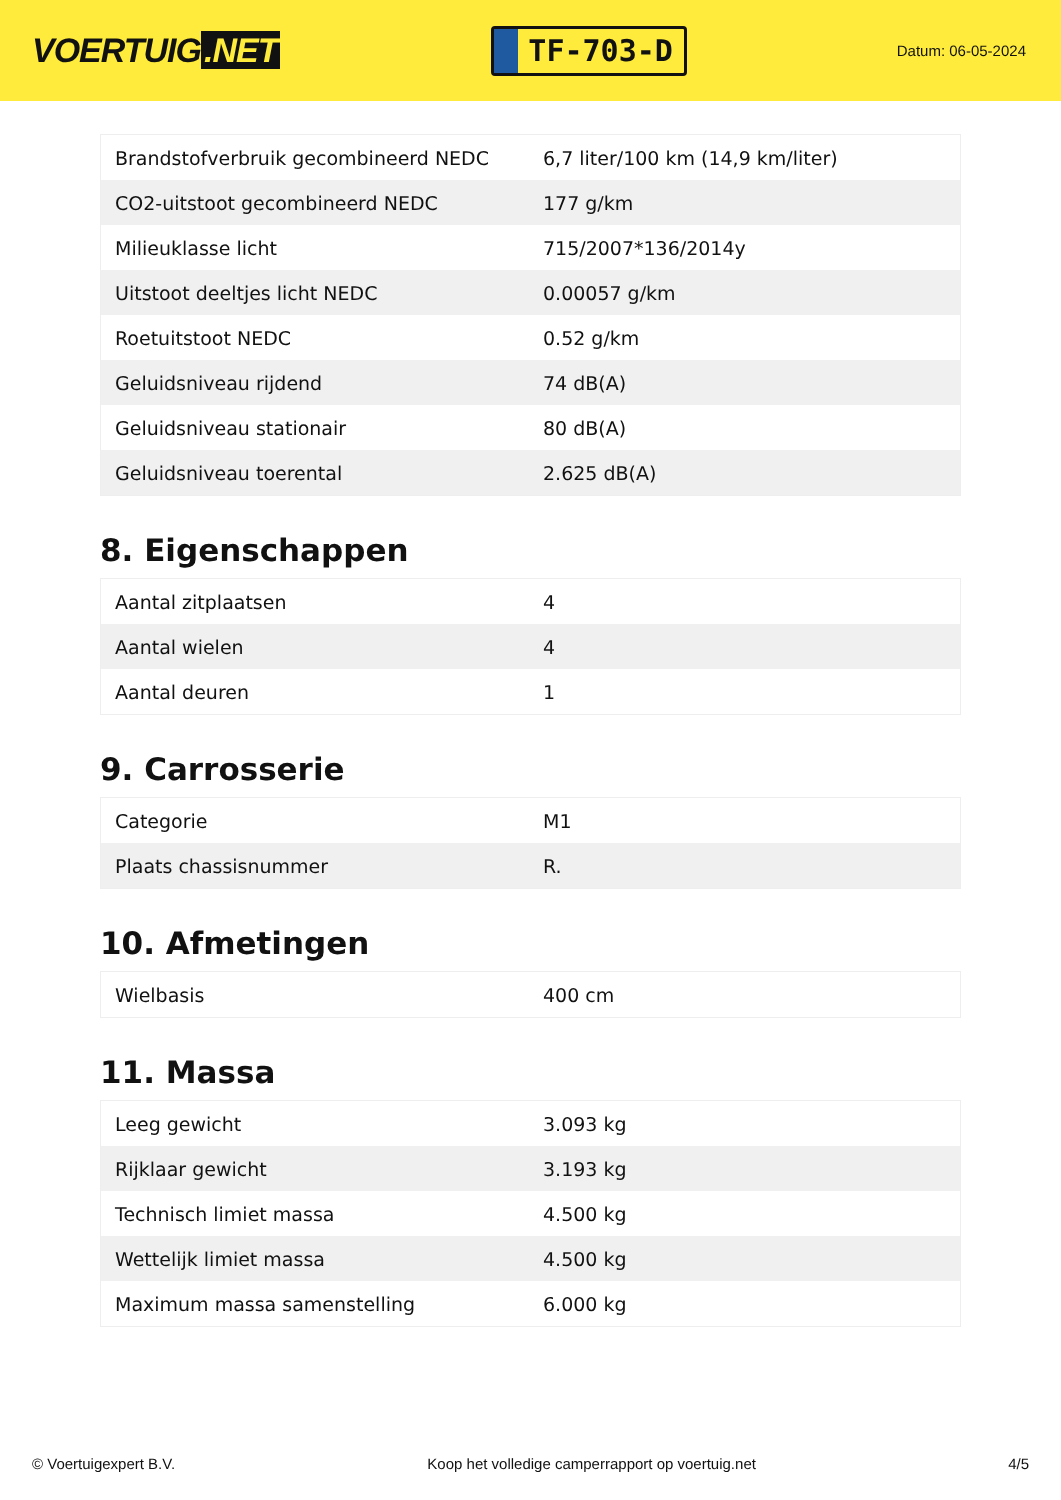VOERTUIG.NET
TF-703-D
Datum: 06-05-2024
| Brandstofverbruik gecombineerd NEDC | 6,7 liter/100 km (14,9 km/liter) |
| CO2-uitstoot gecombineerd NEDC | 177 g/km |
| Milieuklasse licht | 715/2007*136/2014y |
| Uitstoot deeltjes licht NEDC | 0.00057 g/km |
| Roetuitstoot NEDC | 0.52 g/km |
| Geluidsniveau rijdend | 74 dB(A) |
| Geluidsniveau stationair | 80 dB(A) |
| Geluidsniveau toerental | 2.625 dB(A) |
8. Eigenschappen
| Aantal zitplaatsen | 4 |
| Aantal wielen | 4 |
| Aantal deuren | 1 |
9. Carrosserie
| Categorie | M1 |
| Plaats chassisnummer | R. |
10. Afmetingen
| Wielbasis | 400 cm |
11. Massa
| Leeg gewicht | 3.093 kg |
| Rijklaar gewicht | 3.193 kg |
| Technisch limiet massa | 4.500 kg |
| Wettelijk limiet massa | 4.500 kg |
| Maximum massa samenstelling | 6.000 kg |
© Voertuigexpert B.V. Koop het volledige camperrapport op voertuig.net 4/5